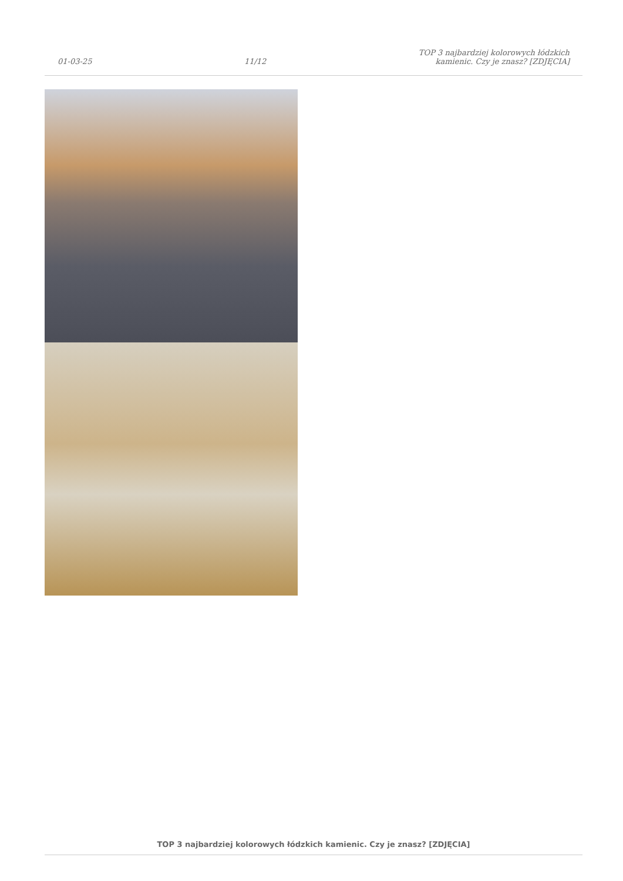01-03-25
11/12
TOP 3 najbardziej kolorowych łódzkich
kamienic. Czy je znasz? [ZDJĘCIA]
TOP 3 najbardziej kolorowych łódzkich kamienic. Czy je znasz? [ZDJĘCIA]